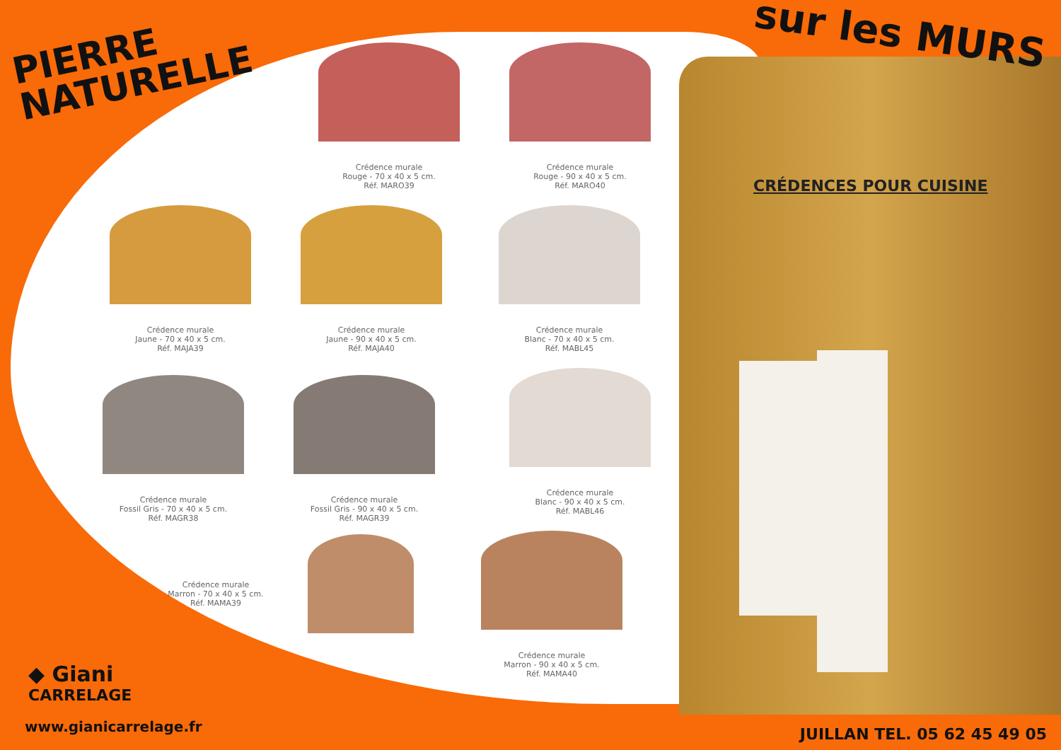PIERRE
NATURELLE
sur les MURS
CRÉDENCES POUR CUISINE
Crédence murale
Rouge - 70 x 40 x 5 cm.
Réf. MARO39
Crédence murale
Rouge - 90 x 40 x 5 cm.
Réf. MARO40
Crédence murale
Jaune - 70 x 40 x 5 cm.
Réf. MAJA39
Crédence murale
Jaune - 90 x 40 x 5 cm.
Réf. MAJA40
Crédence murale
Blanc - 70 x 40 x 5 cm.
Réf. MABL45
Crédence murale
Fossil Gris - 70 x 40 x 5 cm.
Réf. MAGR38
Crédence murale
Fossil Gris - 90 x 40 x 5 cm.
Réf. MAGR39
Crédence murale
Blanc - 90 x 40 x 5 cm.
Réf. MABL46
Crédence murale
Marron - 70 x 40 x 5 cm.
Réf. MAMA39
Crédence murale
Marron - 90 x 40 x 5 cm.
Réf. MAMA40
◆ Giani
CARRELAGE
www.gianicarrelage.fr JUILLAN TEL. 05 62 45 49 05